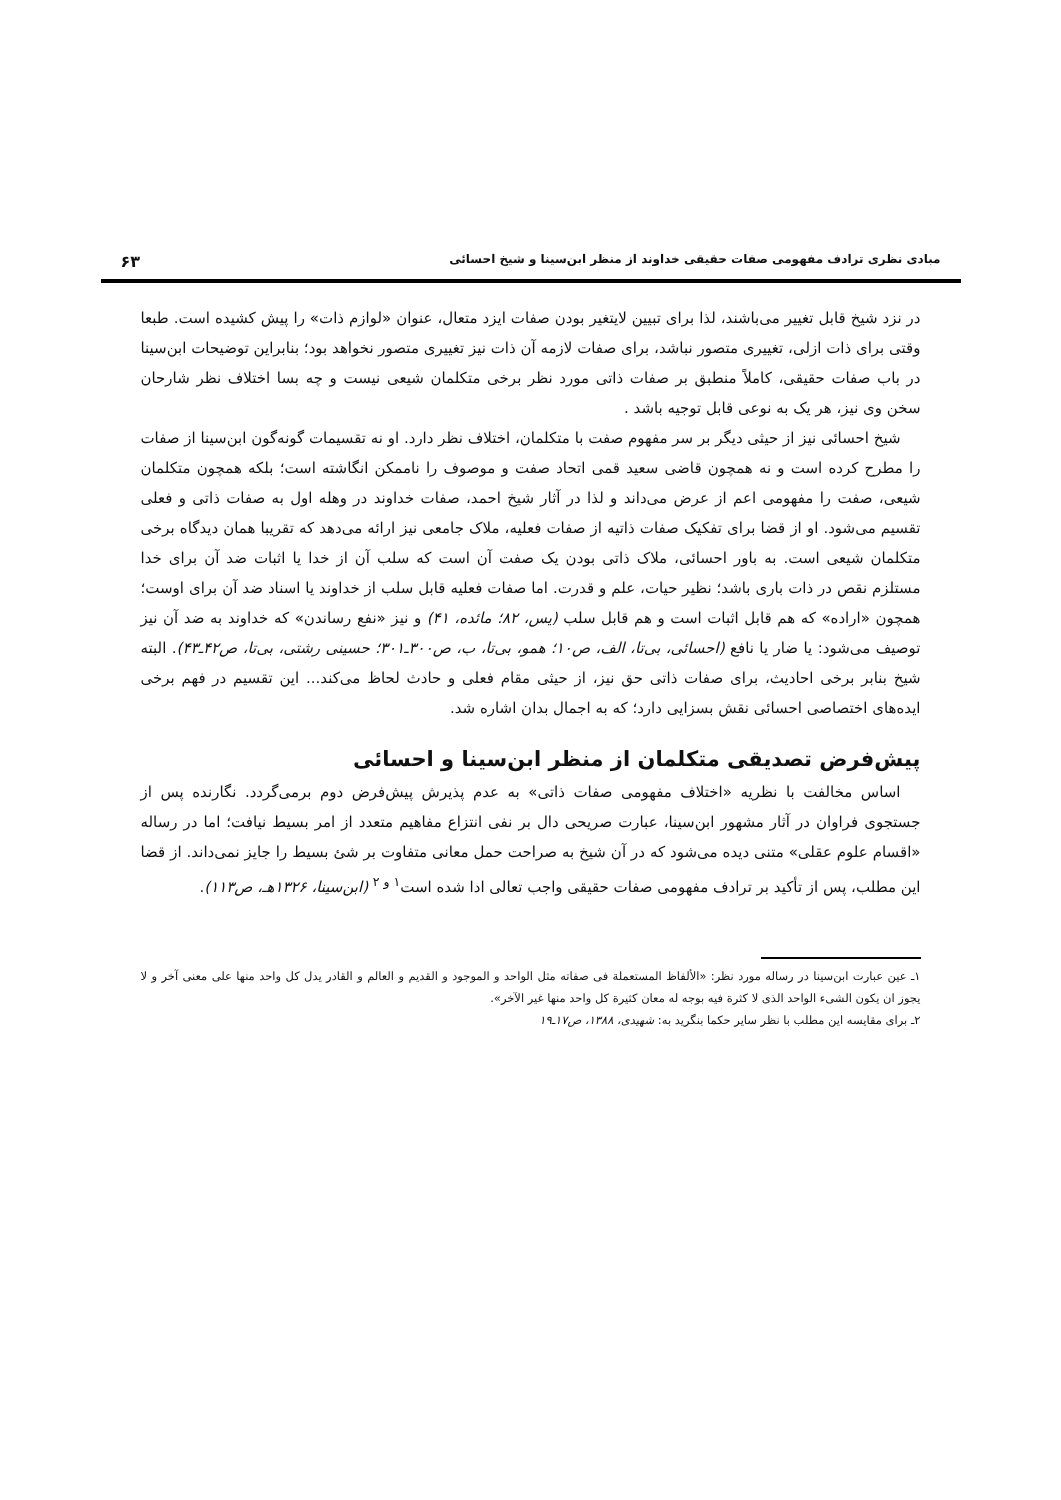مبادی نظری ترادف مفهومی صفات حقیقی خداوند از منظر ابن‌سینا و شیخ احسائی ۶۳
در نزد شیخ قابل تغییر می‌باشند، لذا برای تبیین لایتغیر بودن صفات ایزد متعال، عنوان «لوازم ذات» را پیش کشیده است. طبعا وقتی برای ذات ازلی، تغییری متصور نباشد، برای صفات لازمه آن ذات نیز تغییری متصور نخواهد بود؛ بنابراین توضیحات ابن‌سینا در باب صفات حقیقی، کاملاً منطبق بر صفات ذاتی مورد نظر برخی متکلمان شیعی نیست و چه بسا اختلاف نظر شارحان سخن وی نیز، هر یک به نوعی قابل توجیه باشد .
شیخ احسائی نیز از حیثی دیگر بر سر مفهوم صفت با متکلمان، اختلاف نظر دارد. او نه تقسیمات گونه‌گون ابن‌سینا از صفات را مطرح کرده است و نه همچون قاضی سعید قمی اتحاد صفت و موصوف را ناممکن انگاشته است؛ بلکه همچون متکلمان شیعی، صفت را مفهومی اعم از عرض می‌داند و لذا در آثار شیخ احمد، صفات خداوند در وهله اول به صفات ذاتی و فعلی تقسیم می‌شود. او از قضا برای تفکیک صفات ذاتیه از صفات فعلیه، ملاک جامعی نیز ارائه می‌دهد که تقریبا همان دیدگاه برخی متکلمان شیعی است. به باور احسائی، ملاک ذاتی بودن یک صفت آن است که سلب آن از خدا یا اثبات ضد آن برای خدا مستلزم نقص در ذات باری باشد؛ نظیر حیات، علم و قدرت. اما صفات فعلیه قابل سلب از خداوند یا اسناد ضد آن برای اوست؛ همچون «اراده» که هم قابل اثبات است و هم قابل سلب (یس، ۸۲؛ مائده، ۴۱) و نیز «نفع رساندن» که خداوند به ضد آن نیز توصیف می‌شود: یا ضار یا نافع (احسائی، بی‌تا، الف، ص۱۰؛ همو، بی‌تا، ب، ص۳۰۰ـ۳۰۱؛ حسینی رشتی، بی‌تا، ص۴۲ـ۴۳). البته شیخ بنابر برخی احادیث، برای صفات ذاتی حق نیز، از حیثی مقام فعلی و حادث لحاظ می‌کند... این تقسیم در فهم برخی ایده‌های اختصاصی احسائی نقش بسزایی دارد؛ که به اجمال بدان اشاره شد.
پیش‌فرض تصدیقی متکلمان از منظر ابن‌سینا و احسائی
اساس مخالفت با نظریه «اختلاف مفهومی صفات ذاتی» به عدم پذیرش پیش‌فرض دوم برمی‌گردد. نگارنده پس از جستجوی فراوان در آثار مشهور ابن‌سینا، عبارت صریحی دال بر نفی انتزاع مفاهیم متعدد از امر بسیط نیافت؛ اما در رساله «اقسام علوم عقلی» متنی دیده می‌شود که در آن شیخ به صراحت حمل معانی متفاوت بر شئ بسیط را جایز نمی‌داند. از قضا این مطلب، پس از تأکید بر ترادف مفهومی صفات حقیقی واجب تعالی ادا شده است<sup>۱ و ۲</sup> (ابن‌سینا، ۱۳۲۶هـ، ص۱۱۳).
۱ـ عین عبارت ابن‌سینا در رساله مورد نظر: «الألفاظ المستعملة فی صفاته مثل الواحد و الموجود و القدیم و العالم و القادر یدل کل واحد منها علی معنی آخر و لا یجوز ان یکون الشیء الواحد الذی لا کثرة فیه بوجه له معان کثیرة کل واحد منها غیر الآخر».
۲ـ برای مقایسه این مطلب با نظر سایر حکما بنگرید به: شهیدی، ۱۳۸۸، ص۱۷ـ۱۹